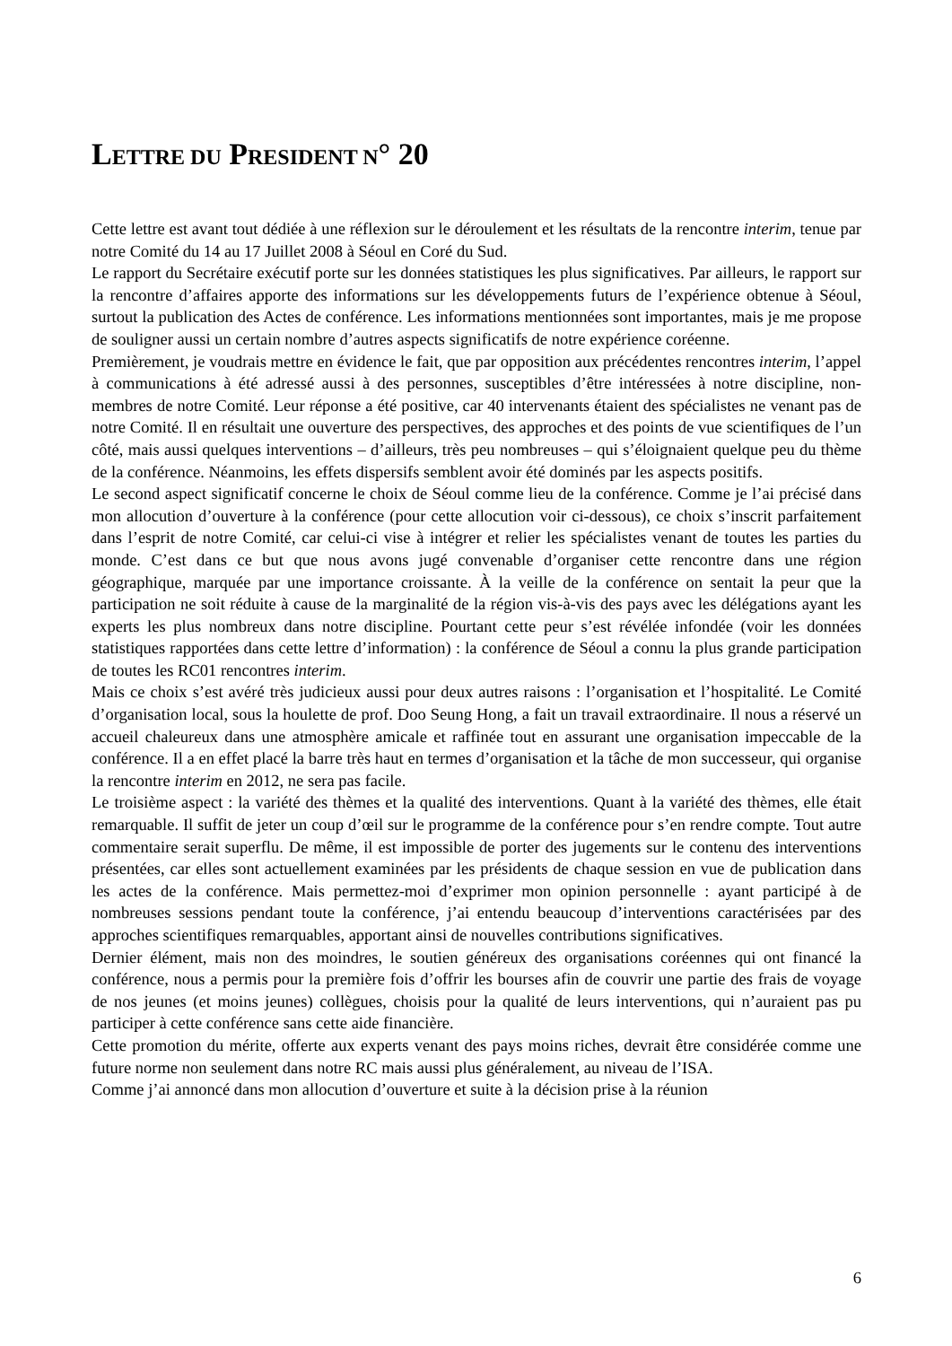LETTRE DU PRESIDENT N° 20
Cette lettre est avant tout dédiée à une réflexion sur le déroulement et les résultats de la rencontre interim, tenue par notre Comité du 14 au 17 Juillet 2008 à Séoul en Coré du Sud.
Le rapport du Secrétaire exécutif porte sur les données statistiques les plus significatives. Par ailleurs, le rapport sur la rencontre d’affaires apporte des informations sur les développements futurs de l’expérience obtenue à Séoul, surtout la publication des Actes de conférence. Les informations mentionnées sont importantes, mais je me propose de souligner aussi un certain nombre d’autres aspects significatifs de notre expérience coréenne.
Premièrement, je voudrais mettre en évidence le fait, que par opposition aux précédentes rencontres interim, l’appel à communications à été adressé aussi à des personnes, susceptibles d’être intéressées à notre discipline, non-membres de notre Comité. Leur réponse a été positive, car 40 intervenants étaient des spécialistes ne venant pas de notre Comité. Il en résultait une ouverture des perspectives, des approches et des points de vue scientifiques de l’un côté, mais aussi quelques interventions – d’ailleurs, très peu nombreuses – qui s’éloignaient quelque peu du thème de la conférence. Néanmoins, les effets dispersifs semblent avoir été dominés par les aspects positifs.
Le second aspect significatif concerne le choix de Séoul comme lieu de la conférence. Comme je l’ai précisé dans mon allocution d’ouverture à la conférence (pour cette allocution voir ci-dessous), ce choix s’inscrit parfaitement dans l’esprit de notre Comité, car celui-ci vise à intégrer et relier les spécialistes venant de toutes les parties du monde. C’est dans ce but que nous avons jugé convenable d’organiser cette rencontre dans une région géographique, marquée par une importance croissante. À la veille de la conférence on sentait la peur que la participation ne soit réduite à cause de la marginalité de la région vis-à-vis des pays avec les délégations ayant les experts les plus nombreux dans notre discipline. Pourtant cette peur s’est révélée infondée (voir les données statistiques rapportées dans cette lettre d’information) : la conférence de Séoul a connu la plus grande participation de toutes les RC01 rencontres interim.
Mais ce choix s’est avéré très judicieux aussi pour deux autres raisons : l’organisation et l’hospitalité. Le Comité d’organisation local, sous la houlette de prof. Doo Seung Hong, a fait un travail extraordinaire. Il nous a réservé un accueil chaleureux dans une atmosphère amicale et raffinée tout en assurant une organisation impeccable de la conférence. Il a en effet placé la barre très haut en termes d’organisation et la tâche de mon successeur, qui organise la rencontre interim en 2012, ne sera pas facile.
Le troisième aspect : la variété des thèmes et la qualité des interventions. Quant à la variété des thèmes, elle était remarquable. Il suffit de jeter un coup d’œil sur le programme de la conférence pour s’en rendre compte. Tout autre commentaire serait superflu. De même, il est impossible de porter des jugements sur le contenu des interventions présentées, car elles sont actuellement examinées par les présidents de chaque session en vue de publication dans les actes de la conférence. Mais permettez-moi d’exprimer mon opinion personnelle : ayant participé à de nombreuses sessions pendant toute la conférence, j’ai entendu beaucoup d’interventions caractérisées par des approches scientifiques remarquables, apportant ainsi de nouvelles contributions significatives.
Dernier élément, mais non des moindres, le soutien généreux des organisations coréennes qui ont financé la conférence, nous a permis pour la première fois d’offrir les bourses afin de couvrir une partie des frais de voyage de nos jeunes (et moins jeunes) collègues, choisis pour la qualité de leurs interventions, qui n’auraient pas pu participer à cette conférence sans cette aide financière.
Cette promotion du mérite, offerte aux experts venant des pays moins riches, devrait être considérée comme une future norme non seulement dans notre RC mais aussi plus généralement, au niveau de l’ISA.
Comme j’ai annoncé dans mon allocution d’ouverture et suite à la décision prise à la réunion
6